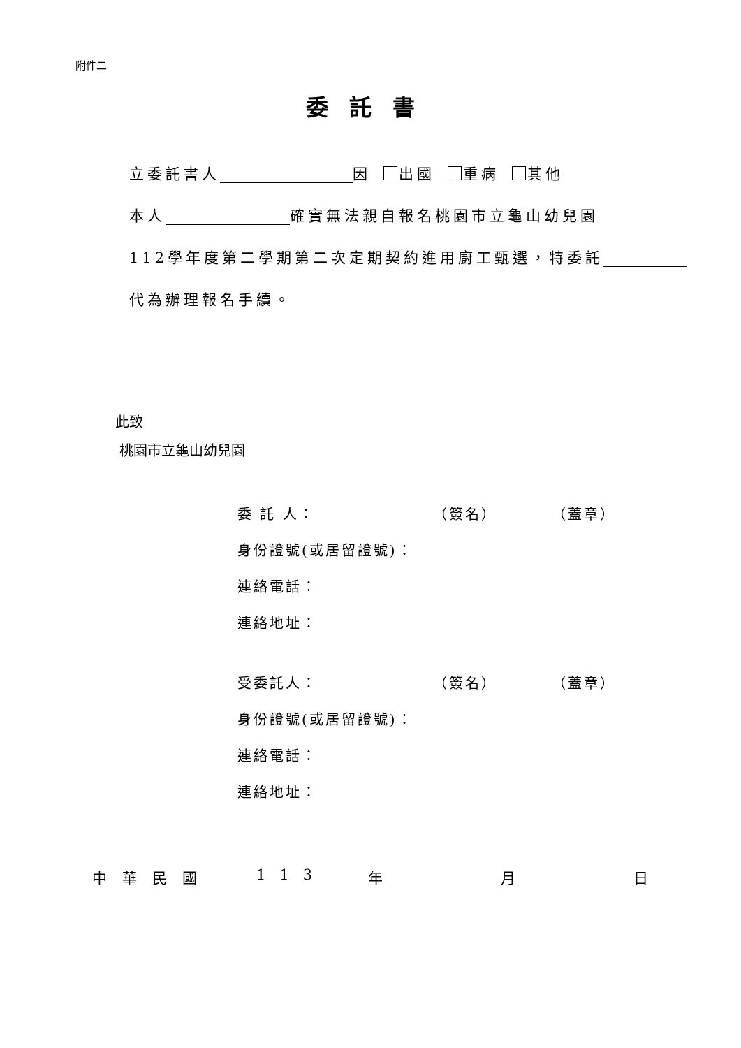附件二
委託書
立委託書人 因 出國 重病 其他
本人 確實無法親自報名桃園市立龜山幼兒園
112學年度第二學期第二次定期契約進用廚工甄選，特委託
代為辦理報名手續。
此致
桃園市立龜山幼兒園
委 託 人： （簽名） （蓋章）
身份證號(或居留證號)：
連絡電話：
連絡地址：
受委託人： （簽名） （蓋章）
身份證號(或居留證號)：
連絡電話：
連絡地址：
中華民國 113 年 月 日